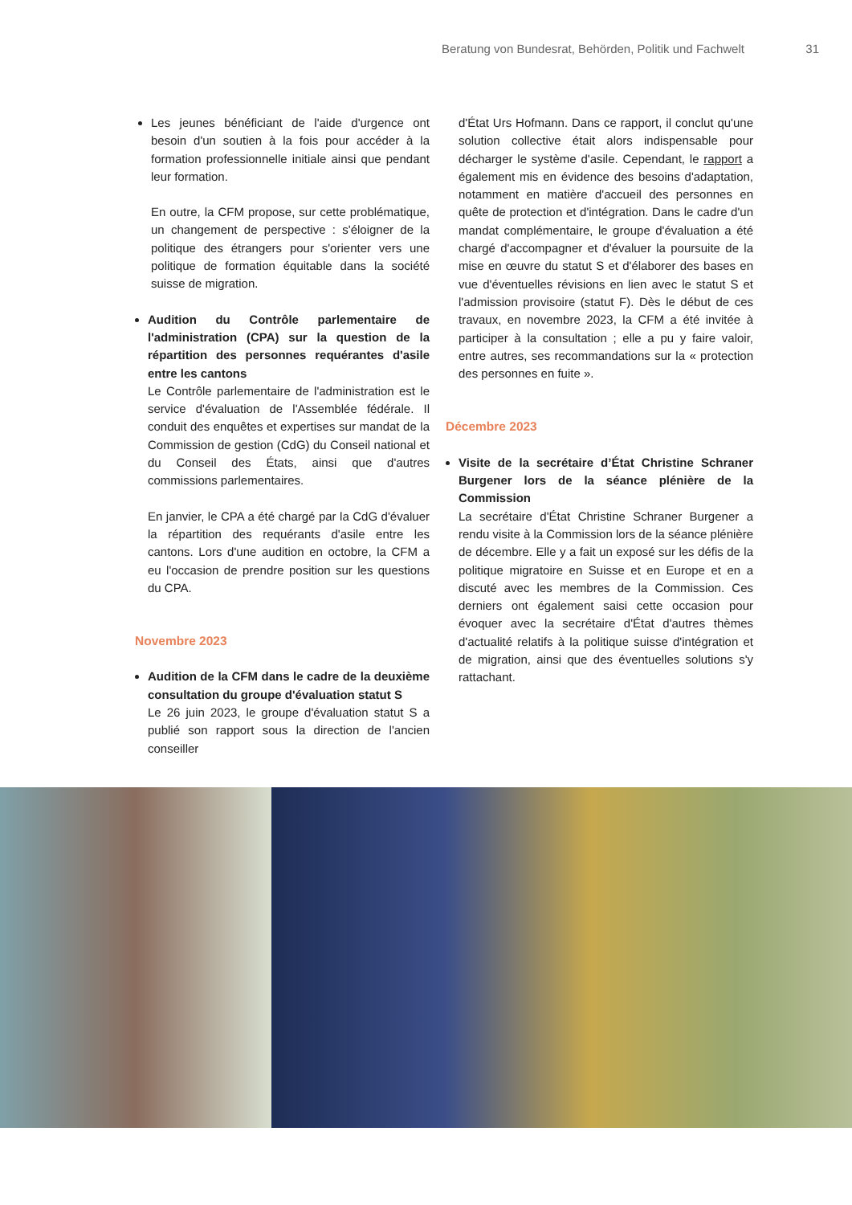Beratung von Bundesrat, Behörden, Politik und Fachwelt 31
Les jeunes bénéficiant de l'aide d'urgence ont besoin d'un soutien à la fois pour accéder à la formation professionnelle initiale ainsi que pendant leur formation.
En outre, la CFM propose, sur cette problématique, un changement de perspective : s'éloigner de la politique des étrangers pour s'orienter vers une politique de formation équitable dans la société suisse de migration.
Audition du Contrôle parlementaire de l'administration (CPA) sur la question de la répartition des personnes requérantes d'asile entre les cantons
Le Contrôle parlementaire de l'administration est le service d'évaluation de l'Assemblée fédérale. Il conduit des enquêtes et expertises sur mandat de la Commission de gestion (CdG) du Conseil national et du Conseil des États, ainsi que d'autres commissions parlementaires.
En janvier, le CPA a été chargé par la CdG d'évaluer la répartition des requérants d'asile entre les cantons. Lors d'une audition en octobre, la CFM a eu l'occasion de prendre position sur les questions du CPA.
Novembre 2023
Audition de la CFM dans le cadre de la deuxième consultation du groupe d'évaluation statut S
Le 26 juin 2023, le groupe d'évaluation statut S a publié son rapport sous la direction de l'ancien conseiller
d'État Urs Hofmann. Dans ce rapport, il conclut qu'une solution collective était alors indispensable pour décharger le système d'asile. Cependant, le rapport a également mis en évidence des besoins d'adaptation, notamment en matière d'accueil des personnes en quête de protection et d'intégration. Dans le cadre d'un mandat complémentaire, le groupe d'évaluation a été chargé d'accompagner et d'évaluer la poursuite de la mise en œuvre du statut S et d'élaborer des bases en vue d'éventuelles révisions en lien avec le statut S et l'admission provisoire (statut F). Dès le début de ces travaux, en novembre 2023, la CFM a été invitée à participer à la consultation ; elle a pu y faire valoir, entre autres, ses recommandations sur la « protection des personnes en fuite ».
Décembre 2023
Visite de la secrétaire d’État Christine Schraner Burgener lors de la séance plénière de la Commission
La secrétaire d'État Christine Schraner Burgener a rendu visite à la Commission lors de la séance plénière de décembre. Elle y a fait un exposé sur les défis de la politique migratoire en Suisse et en Europe et en a discuté avec les membres de la Commission. Ces derniers ont également saisi cette occasion pour évoquer avec la secrétaire d'État d'autres thèmes d'actualité relatifs à la politique suisse d'intégration et de migration, ainsi que des éventuelles solutions s'y rattachant.